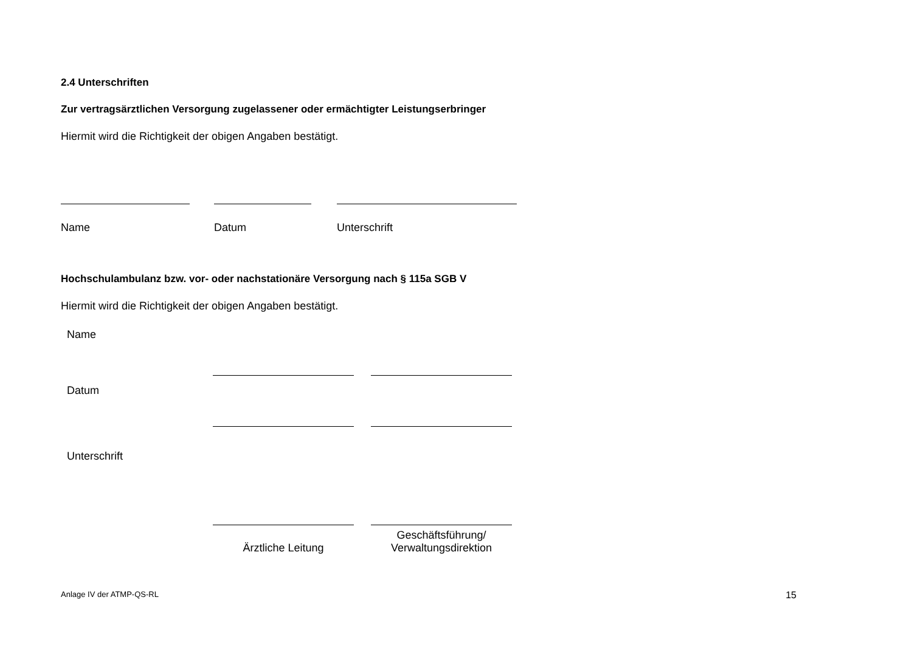2.4 Unterschriften
Zur vertragsärztlichen Versorgung zugelassener oder ermächtigter Leistungserbringer
Hiermit wird die Richtigkeit der obigen Angaben bestätigt.
Name Datum Unterschrift
Hochschulambulanz bzw. vor- oder nachstationäre Versorgung nach § 115a SGB V
Hiermit wird die Richtigkeit der obigen Angaben bestätigt.
Name
Datum
Unterschrift
Ärztliche Leitung
Geschäftsführung/
Verwaltungsdirektion
Anlage IV der ATMP-QS-RL 15